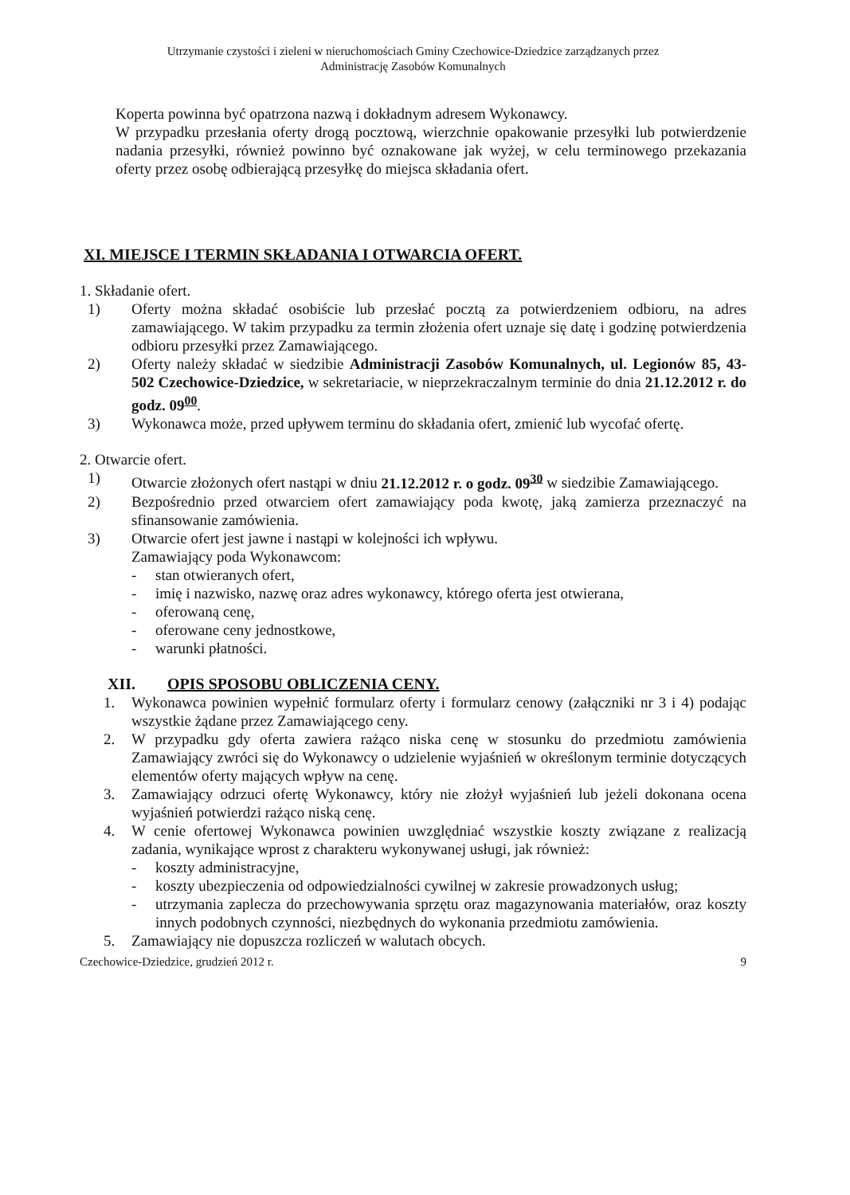Utrzymanie czystości i zieleni w nieruchomościach Gminy Czechowice-Dziedzice zarządzanych przez
Administrację Zasobów Komunalnych
Koperta powinna być opatrzona nazwą i dokładnym adresem Wykonawcy.
W przypadku przesłania oferty drogą pocztową, wierzchnie opakowanie przesyłki lub potwierdzenie nadania przesyłki, również powinno być oznakowane jak wyżej, w celu terminowego przekazania oferty przez osobę odbierającą przesyłkę do miejsca składania ofert.
XI. MIEJSCE I TERMIN SKŁADANIA I OTWARCIA OFERT.
1. Składanie ofert.
1) Oferty można składać osobiście lub przesłać pocztą za potwierdzeniem odbioru, na adres zamawiającego. W takim przypadku za termin złożenia ofert uznaje się datę i godzinę potwierdzenia odbioru przesyłki przez Zamawiającego.
2) Oferty należy składać w siedzibie Administracji Zasobów Komunalnych, ul. Legionów 85, 43-502 Czechowice-Dziedzice, w sekretariacie, w nieprzekraczalnym terminie do dnia 21.12.2012 r. do godz. 09<sup>00</sup>.
3) Wykonawca może, przed upływem terminu do składania ofert, zmienić lub wycofać ofertę.
2. Otwarcie ofert.
1) Otwarcie złożonych ofert nastąpi w dniu 21.12.2012 r. o godz. 09<sup>30</sup> w siedzibie Zamawiającego.
2) Bezpośrednio przed otwarciem ofert zamawiający poda kwotę, jaką zamierza przeznaczyć na sfinansowanie zamówienia.
3) Otwarcie ofert jest jawne i nastąpi w kolejności ich wpływu.
Zamawiający poda Wykonawcom:
- stan otwieranych ofert,
- imię i nazwisko, nazwę oraz adres wykonawcy, którego oferta jest otwierana,
- oferowaną cenę,
- oferowane ceny jednostkowe,
- warunki płatności.
XII. OPIS SPOSOBU OBLICZENIA CENY.
1. Wykonawca powinien wypełnić formularz oferty i formularz cenowy (załączniki nr 3 i 4) podając wszystkie żądane przez Zamawiającego ceny.
2. W przypadku gdy oferta zawiera rażąco niska cenę w stosunku do przedmiotu zamówienia Zamawiający zwróci się do Wykonawcy o udzielenie wyjaśnień w określonym terminie dotyczących elementów oferty mających wpływ na cenę.
3. Zamawiający odrzuci ofertę Wykonawcy, który nie złożył wyjaśnień lub jeżeli dokonana ocena wyjaśnień potwierdzi rażąco niską cenę.
4. W cenie ofertowej Wykonawca powinien uwzględniać wszystkie koszty związane z realizacją zadania, wynikające wprost z charakteru wykonywanej usługi, jak również:
- koszty administracyjne,
- koszty ubezpieczenia od odpowiedzialności cywilnej w zakresie prowadzonych usług;
- utrzymania zaplecza do przechowywania sprzętu oraz magazynowania materiałów, oraz koszty innych podobnych czynności, niezbędnych do wykonania przedmiotu zamówienia.
5. Zamawiający nie dopuszcza rozliczeń w walutach obcych.
Czechowice-Dziedzice, grudzień 2012 r. 9